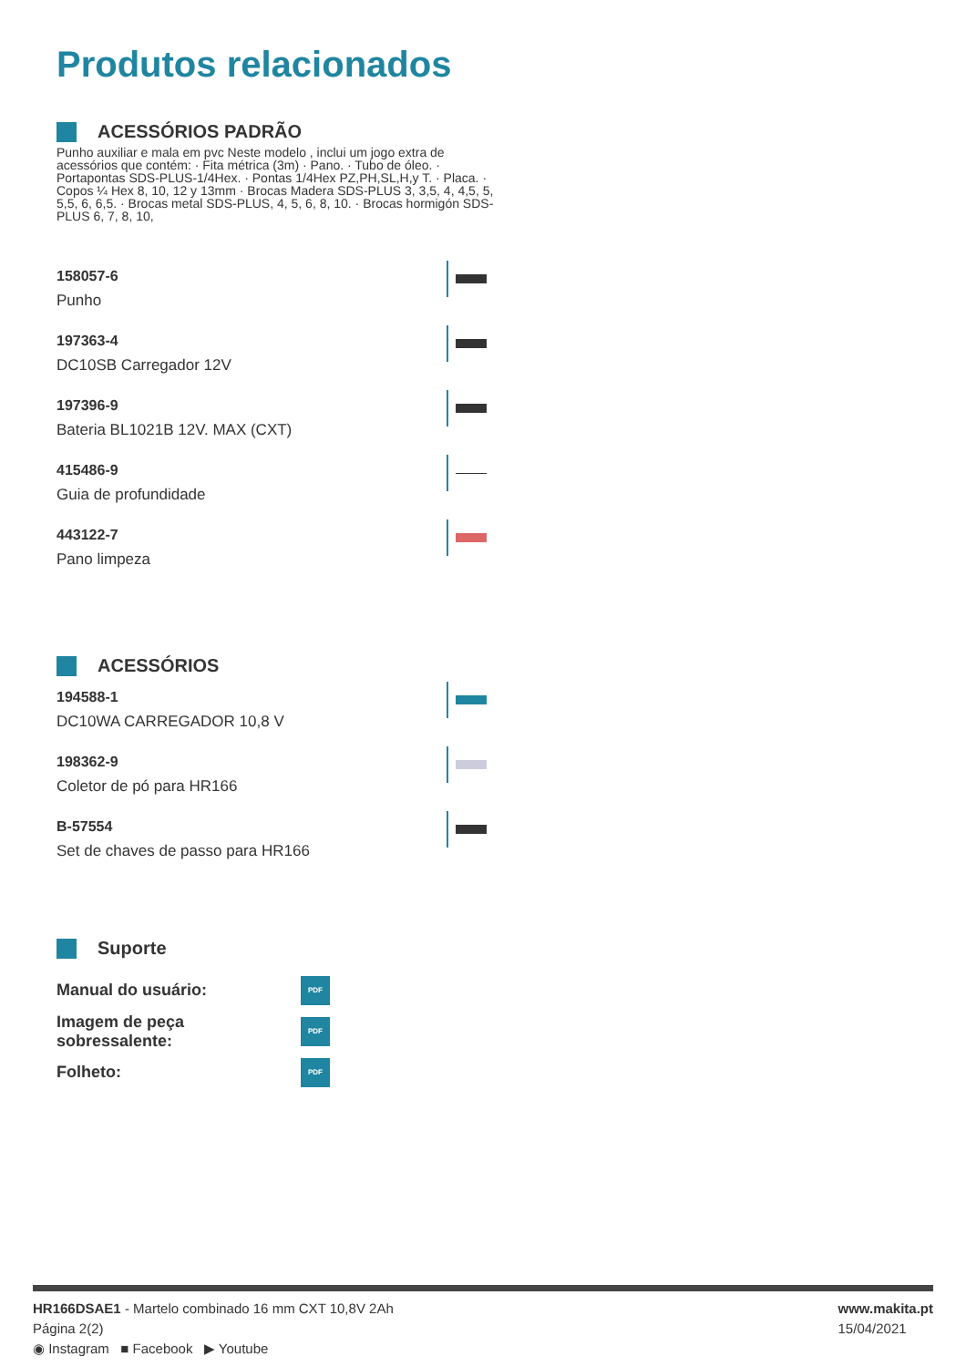Produtos relacionados
ACESSÓRIOS PADRÃO
Punho auxiliar e mala em pvc Neste modelo , inclui um jogo extra de acessórios que contém: · Fita métrica (3m) · Pano. · Tubo de óleo. · Portapontas SDS-PLUS-1/4Hex. · Pontas 1/4Hex PZ,PH,SL,H,y T. · Placa. · Copos ¼ Hex 8, 10, 12 y 13mm · Brocas Madera SDS-PLUS 3, 3,5, 4, 4,5, 5, 5,5, 6, 6,5. · Brocas metal SDS-PLUS, 4, 5, 6, 8, 10. · Brocas hormigón SDS-PLUS 6, 7, 8, 10,
158057-6
Punho
197363-4
DC10SB Carregador 12V
197396-9
Bateria BL1021B 12V. MAX (CXT)
415486-9
Guia de profundidade
443122-7
Pano limpeza
ACESSÓRIOS
194588-1
DC10WA CARREGADOR 10,8 V
198362-9
Coletor de pó para HR166
B-57554
Set de chaves de passo para HR166
Suporte
Manual do usuário:
PDF
Imagem de peça sobressalente:
PDF
Folheto:
PDF
HR166DSAE1 - Martelo combinado 16 mm CXT 10,8V 2Ah
Página 2(2)
◉ Instagram ■ Facebook ▶ Youtube
www.makita.pt
15/04/2021